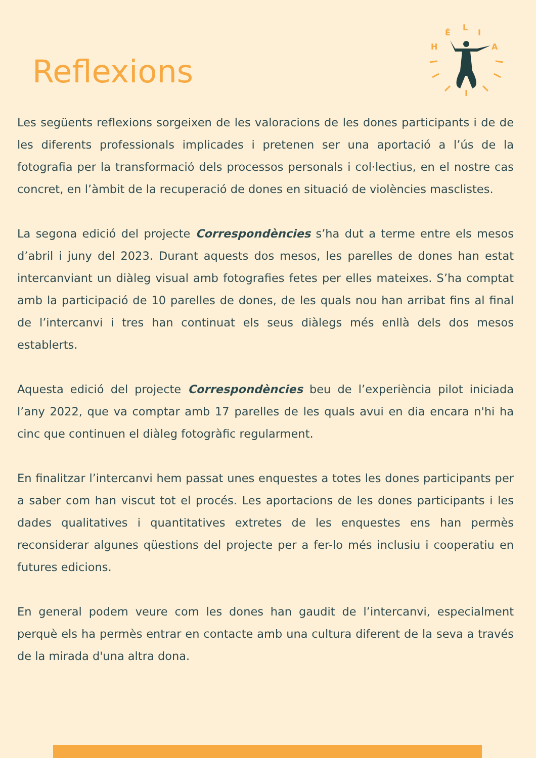Reflexions
H
É
L
I
A
Les següents reflexions sorgeixen de les valoracions de les dones participants i de de les diferents professionals implicades i pretenen ser una aportació a l’ús de la fotografia per la transformació dels processos personals i col·lectius, en el nostre cas concret, en l’àmbit de la recuperació de dones en situació de violències masclistes.
La segona edició del projecte Correspondències s’ha dut a terme entre els mesos d’abril i juny del 2023. Durant aquests dos mesos, les parelles de dones han estat intercanviant un diàleg visual amb fotografies fetes per elles mateixes. S’ha comptat amb la participació de 10 parelles de dones, de les quals nou han arribat fins al final de l’intercanvi i tres han continuat els seus diàlegs més enllà dels dos mesos establerts.
Aquesta edició del projecte Correspondències beu de l’experiència pilot iniciada l’any 2022, que va comptar amb 17 parelles de les quals avui en dia encara n'hi ha cinc que continuen el diàleg fotogràfic regularment.
En finalitzar l’intercanvi hem passat unes enquestes a totes les dones participants per a saber com han viscut tot el procés. Les aportacions de les dones participants i les dades qualitatives i quantitatives extretes de les enquestes ens han permès reconsiderar algunes qüestions del projecte per a fer-lo més inclusiu i cooperatiu en futures edicions.
En general podem veure com les dones han gaudit de l’intercanvi, especialment perquè els ha permès entrar en contacte amb una cultura diferent de la seva a través de la mirada d'una altra dona.